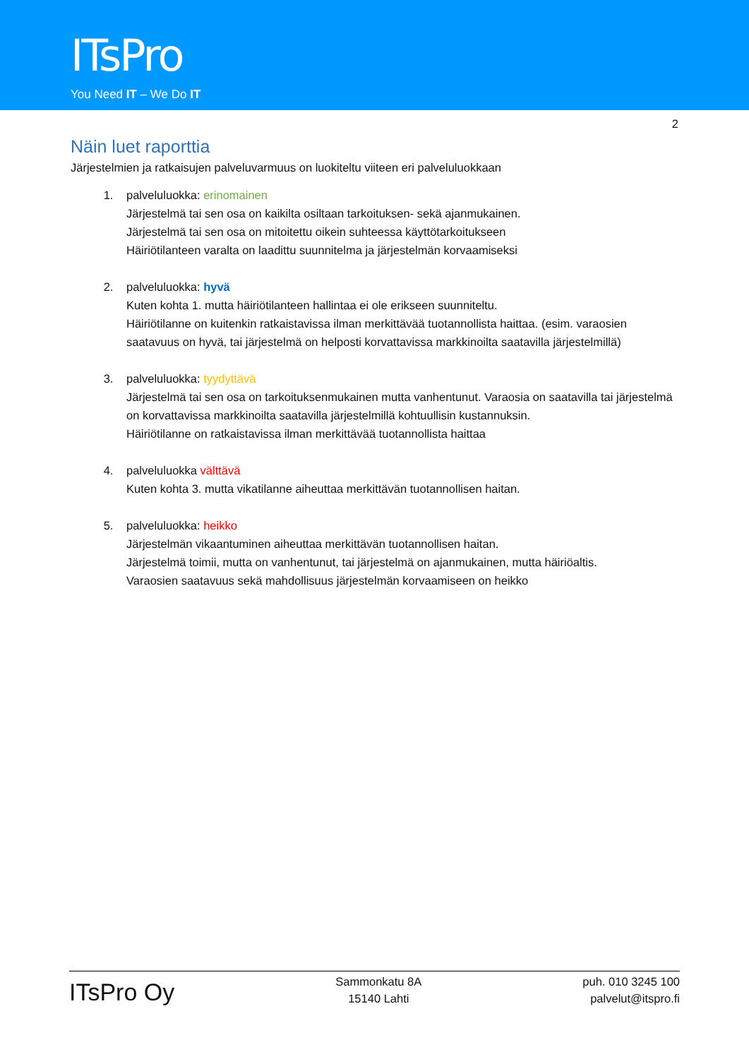ITsPro
You Need IT – We Do IT
2
Näin luet raporttia
Järjestelmien ja ratkaisujen palveluvarmuus on luokiteltu viiteen eri palveluluokkaan
1. palveluluokka: erinomainen
Järjestelmä tai sen osa on kaikilta osiltaan tarkoituksen- sekä ajanmukainen.
Järjestelmä tai sen osa on mitoitettu oikein suhteessa käyttötarkoitukseen
Häiriötilanteen varalta on laadittu suunnitelma ja järjestelmän korvaamiseksi
2. palveluluokka: hyvä
Kuten kohta 1. mutta häiriötilanteen hallintaa ei ole erikseen suunniteltu.
Häiriötilanne on kuitenkin ratkaistavissa ilman merkittävää tuotannollista haittaa. (esim. varaosien saatavuus on hyvä, tai järjestelmä on helposti korvattavissa markkinoilta saatavilla järjestelmillä)
3. palveluluokka: tyydyttävä
Järjestelmä tai sen osa on tarkoituksenmukainen mutta vanhentunut. Varaosia on saatavilla tai järjestelmä on korvattavissa markkinoilta saatavilla järjestelmillä kohtuullisin kustannuksin.
Häiriötilanne on ratkaistavissa ilman merkittävää tuotannollista haittaa
4. palveluluokka välttävä
Kuten kohta 3. mutta vikatilanne aiheuttaa merkittävän tuotannollisen haitan.
5. palveluluokka: heikko
Järjestelmän vikaantuminen aiheuttaa merkittävän tuotannollisen haitan.
Järjestelmä toimii, mutta on vanhentunut, tai järjestelmä on ajanmukainen, mutta häiriöaltis.
Varaosien saatavuus sekä mahdollisuus järjestelmän korvaamiseen on heikko
ITsPro Oy
Sammonkatu 8A
15140 Lahti
puh. 010 3245 100
palvelut@itspro.fi